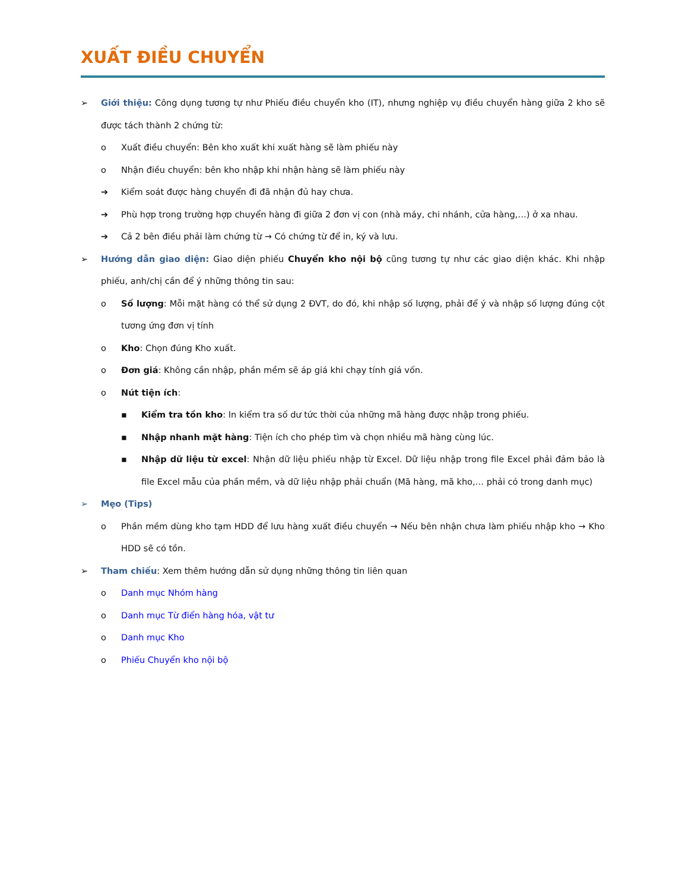XUẤT ĐIỀU CHUYỂN
➢ Giới thiệu: Công dụng tương tự như Phiếu điều chuyển kho (IT), nhưng nghiệp vụ điều chuyển hàng giữa 2 kho sẽ được tách thành 2 chứng từ:
o Xuất điều chuyển: Bên kho xuất khi xuất hàng sẽ làm phiếu này
o Nhận điều chuyển: bên kho nhập khi nhận hàng sẽ làm phiếu này
➔ Kiểm soát được hàng chuyển đi đã nhận đủ hay chưa.
➔ Phù hợp trong trường hợp chuyển hàng đi giữa 2 đơn vị con (nhà máy, chi nhánh, cửa hàng,…) ở xa nhau.
➔ Cả 2 bên điều phải làm chứng từ → Có chứng từ để in, ký và lưu.
➢ Hướng dẫn giao diện: Giao diện phiếu Chuyển kho nội bộ cũng tương tự như các giao diện khác. Khi nhập phiếu, anh/chị cần để ý những thông tin sau:
o Số lượng: Mỗi mặt hàng có thể sử dụng 2 ĐVT, do đó, khi nhập số lượng, phải để ý và nhập số lượng đúng cột tương ứng đơn vị tính
o Kho: Chọn đúng Kho xuất.
o Đơn giá: Không cần nhập, phần mềm sẽ áp giá khi chạy tính giá vốn.
o Nút tiện ích:
▪ Kiểm tra tồn kho: In kiểm tra số dư tức thời của những mã hàng được nhập trong phiếu.
▪ Nhập nhanh mặt hàng: Tiện ích cho phép tìm và chọn nhiều mã hàng cùng lúc.
▪ Nhập dữ liệu từ excel: Nhận dữ liệu phiếu nhập từ Excel. Dữ liệu nhập trong file Excel phải đảm bảo là file Excel mẫu của phần mềm, và dữ liệu nhập phải chuẩn (Mã hàng, mã kho,… phải có trong danh mục)
➢ Mẹo (Tips)
o Phần mềm dùng kho tạm HDD để lưu hàng xuất điều chuyển → Nếu bên nhận chưa làm phiếu nhập kho → Kho HDD sẽ có tồn.
➢ Tham chiếu: Xem thêm hướng dẫn sử dụng những thông tin liên quan
o Danh mục Nhóm hàng
o Danh mục Từ điển hàng hóa, vật tư
o Danh mục Kho
o Phiếu Chuyển kho nội bộ